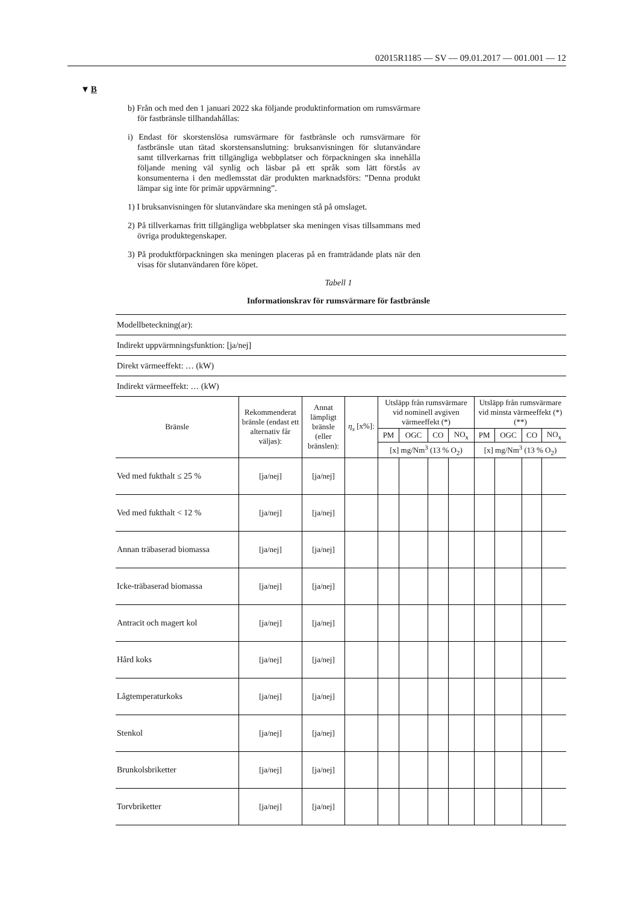02015R1185 — SV — 09.01.2017 — 001.001 — 12
▼B
b) Från och med den 1 januari 2022 ska följande produktinformation om rumsvärmare för fastbränsle tillhandahållas:
i) Endast för skorstenslösa rumsvärmare för fastbränsle och rumsvärmare för fastbränsle utan tätad skorstensanslutning: bruksanvisningen för slutanvändare samt tillverkarnas fritt tillgängliga webbplatser och förpackningen ska innehålla följande mening väl synlig och läsbar på ett språk som lätt förstås av konsumenterna i den medlemsstat där produkten marknadsförs: ”Denna produkt lämpar sig inte för primär uppvärmning”.
1) I bruksanvisningen för slutanvändare ska meningen stå på omslaget.
2) På tillverkarnas fritt tillgängliga webbplatser ska meningen visas tillsammans med övriga produktegenskaper.
3) På produktförpackningen ska meningen placeras på en framträdande plats när den visas för slutanvändaren före köpet.
Tabell 1
Informationskrav för rumsvärmare för fastbränsle
| Modellbeteckning(ar): | | | | | | | | | | | |
| Indirekt uppvärmningsfunktion: [ja/nej] | | | | | | | | | | | |
| Direkt värmeeffekt: … (kW) | | | | | | | | | | | |
| Indirekt värmeeffekt: … (kW) | | | | | | | | | | | |
| Bränsle | Rekommenderat bränsle (endast ett alternativ får väljas): | Annat lämpligt bränsle (eller bränslen): | η<sub>s</sub> [x%]: | Utsläpp från rumsvärmare vid nominell avgiven värmeeffekt (*) | | | | Utsläpp från rumsvärmare vid minsta värmeeffekt (*) (**) | | | |
| | | | | PM | OGC | CO | NO<sub>x</sub> | PM | OGC | CO | NO<sub>x</sub> |
| | | | | [x] mg/Nm<sup>3</sup> (13 % O<sub>2</sub>) | | | | [x] mg/Nm<sup>3</sup> (13 % O<sub>2</sub>) | | | |
| Ved med fukthalt ≤ 25 % | [ja/nej] | [ja/nej] | | | | | | | | | |
| Ved med fukthalt < 12 % | [ja/nej] | [ja/nej] | | | | | | | | | |
| Annan träbaserad biomassa | [ja/nej] | [ja/nej] | | | | | | | | | |
| Icke-träbaserad biomassa | [ja/nej] | [ja/nej] | | | | | | | | | |
| Antracit och magert kol | [ja/nej] | [ja/nej] | | | | | | | | | |
| Hård koks | [ja/nej] | [ja/nej] | | | | | | | | | |
| Lågtemperaturkoks | [ja/nej] | [ja/nej] | | | | | | | | | |
| Stenkol | [ja/nej] | [ja/nej] | | | | | | | | | |
| Brunkolsbriketter | [ja/nej] | [ja/nej] | | | | | | | | | |
| Torvbriketter | [ja/nej] | [ja/nej] | | | | | | | | | |